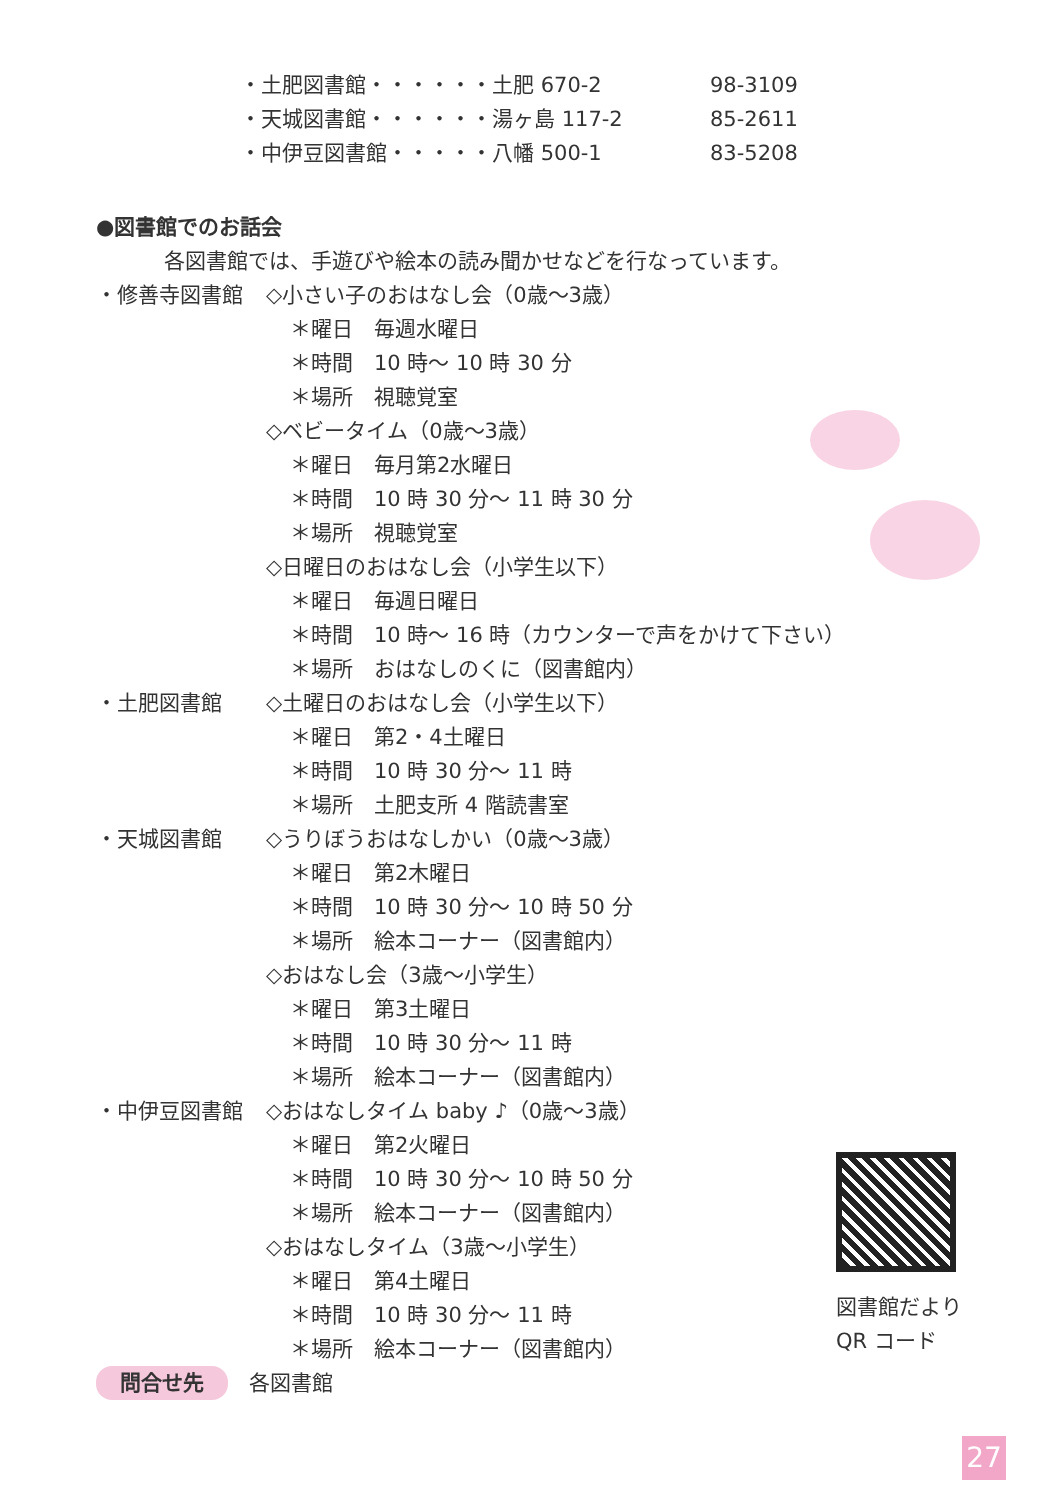・土肥図書館・・・・・・土肥 670-2 98-3109
・天城図書館・・・・・・湯ヶ島 117-2 85-2611
・中伊豆図書館・・・・・八幡 500-1 83-5208
●図書館でのお話会
各図書館では、手遊びや絵本の読み聞かせなどを行なっています。
・修善寺図書館 ◇小さい子のおはなし会（0歳～3歳）
＊曜日　毎週水曜日
＊時間　10 時～ 10 時 30 分
＊場所　視聴覚室
◇ベビータイム（0歳～3歳）
＊曜日　毎月第2水曜日
＊時間　10 時 30 分～ 11 時 30 分
＊場所　視聴覚室
◇日曜日のおはなし会（小学生以下）
＊曜日　毎週日曜日
＊時間　10 時～ 16 時（カウンターで声をかけて下さい）
＊場所　おはなしのくに（図書館内）
・土肥図書館 ◇土曜日のおはなし会（小学生以下）
＊曜日　第2・4土曜日
＊時間　10 時 30 分～ 11 時
＊場所　土肥支所 4 階読書室
・天城図書館 ◇うりぼうおはなしかい（0歳～3歳）
＊曜日　第2木曜日
＊時間　10 時 30 分～ 10 時 50 分
＊場所　絵本コーナー（図書館内）
◇おはなし会（3歳～小学生）
＊曜日　第3土曜日
＊時間　10 時 30 分～ 11 時
＊場所　絵本コーナー（図書館内）
・中伊豆図書館 ◇おはなしタイム baby ♪（0歳～3歳）
＊曜日　第2火曜日
＊時間　10 時 30 分～ 10 時 50 分
＊場所　絵本コーナー（図書館内）
◇おはなしタイム（3歳～小学生）
＊曜日　第4土曜日
＊時間　10 時 30 分～ 11 時
＊場所　絵本コーナー（図書館内）
問合せ先　各図書館
図書館だより
QR コード
27